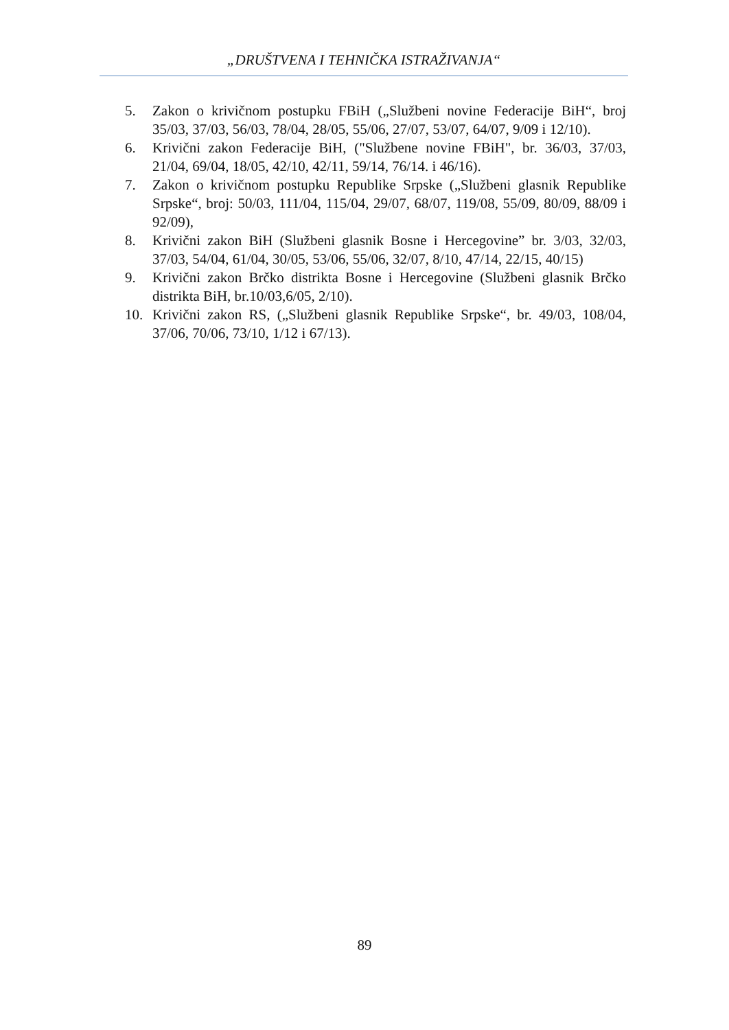„DRUŠTVENA I TEHNIČKA ISTRAŽIVANJA“
5. Zakon o krivičnom postupku FBiH („Službeni novine Federacije BiH“, broj 35/03, 37/03, 56/03, 78/04, 28/05, 55/06, 27/07, 53/07, 64/07, 9/09 i 12/10).
6. Krivični zakon Federacije BiH, ("Službene novine FBiH", br. 36/03, 37/03, 21/04, 69/04, 18/05, 42/10, 42/11, 59/14, 76/14. i 46/16).
7. Zakon o krivičnom postupku Republike Srpske („Službeni glasnik Republike Srpske“, broj: 50/03, 111/04, 115/04, 29/07, 68/07, 119/08, 55/09, 80/09, 88/09 i 92/09),
8. Krivični zakon BiH (Službeni glasnik Bosne i Hercegovine” br. 3/03, 32/03, 37/03, 54/04, 61/04, 30/05, 53/06, 55/06, 32/07, 8/10, 47/14, 22/15, 40/15)
9. Krivični zakon Brčko distrikta Bosne i Hercegovine (Službeni glasnik Brčko distrikta BiH, br.10/03,6/05, 2/10).
10. Krivični zakon RS, („Službeni glasnik Republike Srpske“, br. 49/03, 108/04, 37/06, 70/06, 73/10, 1/12 i 67/13).
89